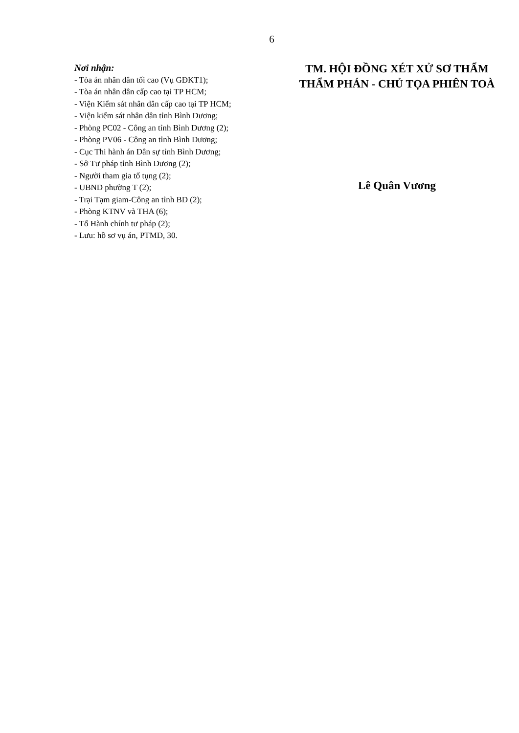6
Nơi nhận:
- Tòa án nhân dân tối cao (Vụ GĐKT1);
- Tòa án nhân dân cấp cao tại TP HCM;
- Viện Kiểm sát nhân dân cấp cao tại TP HCM;
- Viện kiểm sát nhân dân tỉnh Bình Dương;
- Phòng PC02 - Công an tỉnh Bình Dương (2);
- Phòng PV06 - Công an tỉnh Bình Dương;
- Cục Thi hành án Dân sự tỉnh Bình Dương;
- Sở Tư pháp tỉnh Bình Dương (2);
- Người tham gia tố tụng (2);
- UBND phường T (2);
- Trại Tạm giam-Công an tỉnh BD (2);
- Phòng KTNV và THA (6);
- Tổ Hành chính tư pháp (2);
- Lưu: hồ sơ vụ án, PTMD, 30.
TM. HỘI ĐỒNG XÉT XỬ SƠ THẨM
THẨM PHÁN - CHỦ TỌA PHIÊN TOÀ
Lê Quân Vương